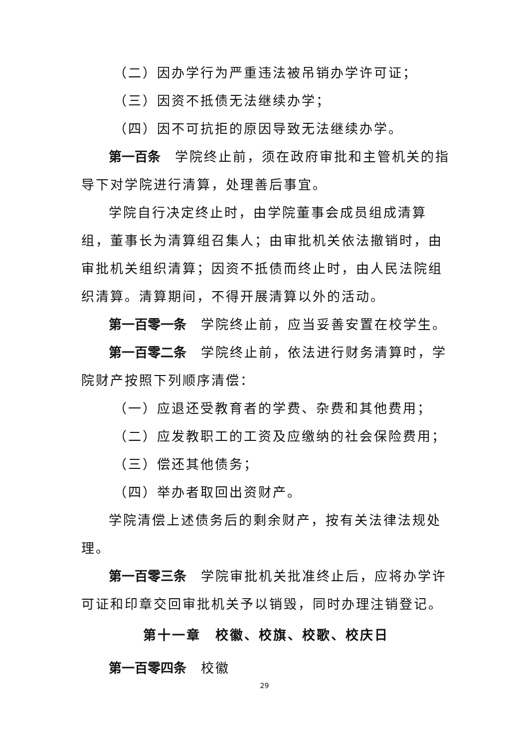（二）因办学行为严重违法被吊销办学许可证；
（三）因资不抵债无法继续办学；
（四）因不可抗拒的原因导致无法继续办学。
第一百条　学院终止前，须在政府审批和主管机关的指导下对学院进行清算，处理善后事宜。
学院自行决定终止时，由学院董事会成员组成清算组，董事长为清算组召集人；由审批机关依法撤销时，由审批机关组织清算；因资不抵债而终止时，由人民法院组织清算。清算期间，不得开展清算以外的活动。
第一百零一条　学院终止前，应当妥善安置在校学生。
第一百零二条　学院终止前，依法进行财务清算时，学院财产按照下列顺序清偿：
（一）应退还受教育者的学费、杂费和其他费用；
（二）应发教职工的工资及应缴纳的社会保险费用；
（三）偿还其他债务；
（四）举办者取回出资财产。
学院清偿上述债务后的剩余财产，按有关法律法规处理。
第一百零三条　学院审批机关批准终止后，应将办学许可证和印章交回审批机关予以销毁，同时办理注销登记。
第十一章　校徽、校旗、校歌、校庆日
第一百零四条　校徽
29